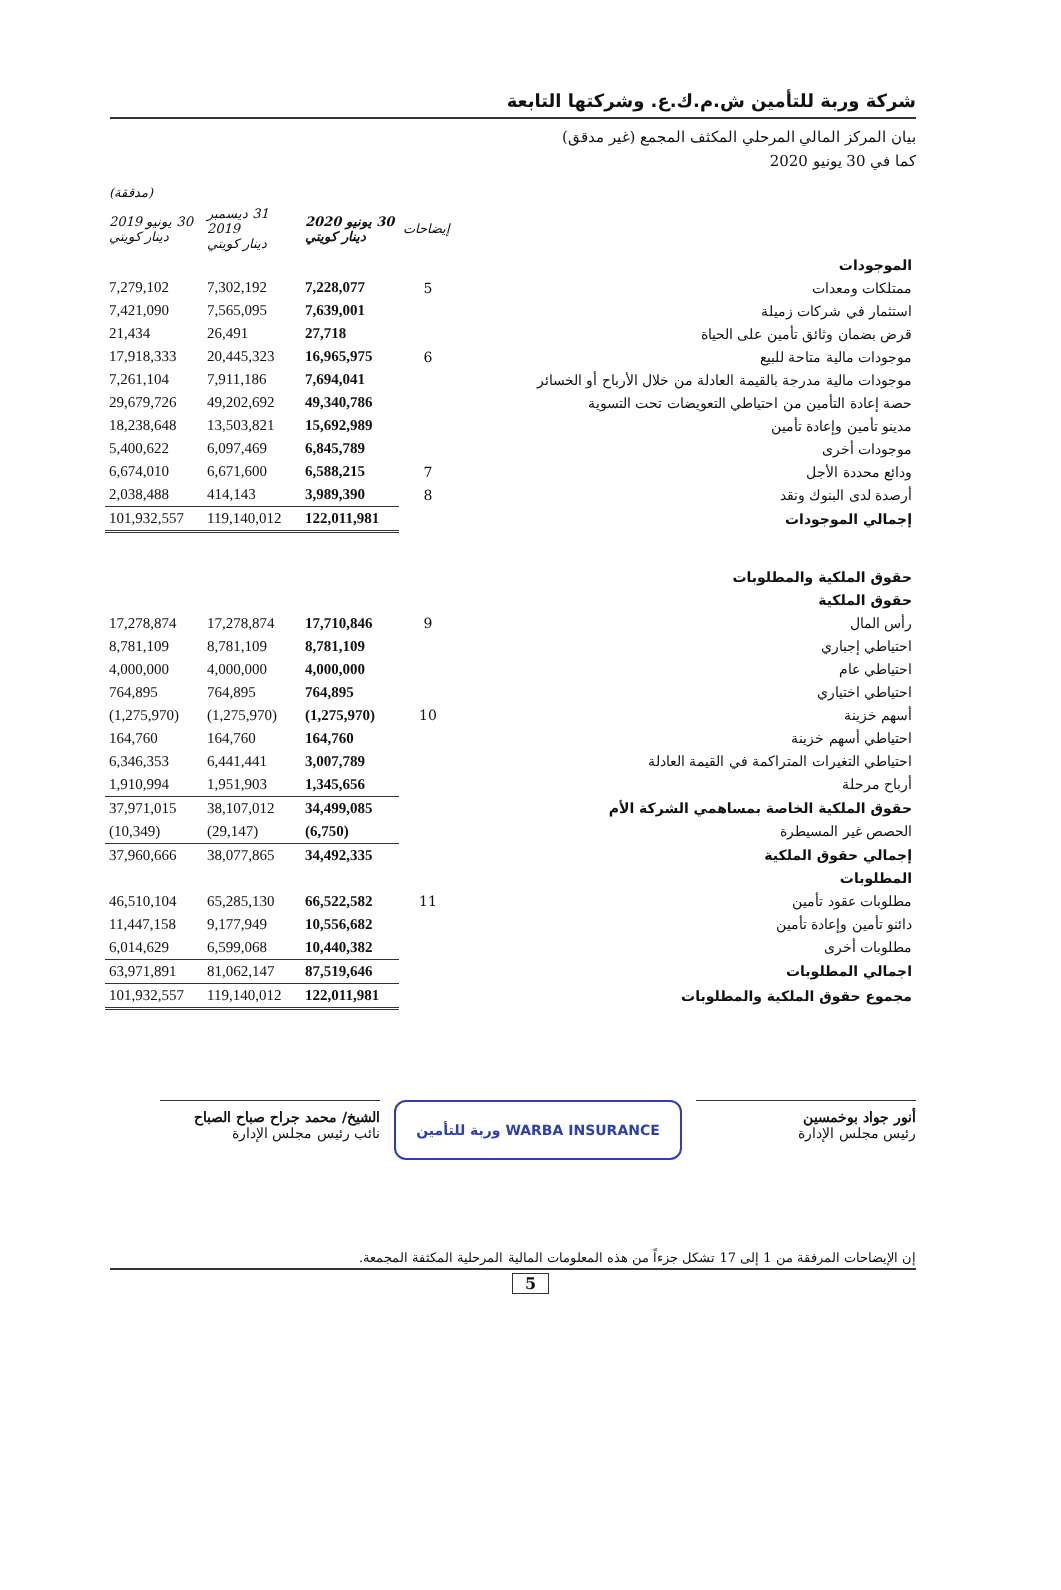شركة وربة للتأمين ش.م.ك.ع. وشركتها التابعة
بيان المركز المالي المرحلي المكثف المجمع (غير مدقق)
كما في 30 يونيو 2020
| | | | | (مدققة) |
| --- | --- | --- | --- | --- |
| | إيضاحات | 30 يونيو 2020 دينار كويتي | 31 ديسمبر 2019 دينار كويتي | 30 يونيو 2019 دينار كويتي |
| الموجودات | | | | |
| ممتلكات ومعدات | 5 | 7,228,077 | 7,302,192 | 7,279,102 |
| استثمار في شركات زميلة | | 7,639,001 | 7,565,095 | 7,421,090 |
| قرض بضمان وثائق تأمين على الحياة | | 27,718 | 26,491 | 21,434 |
| موجودات مالية متاحة للبيع | 6 | 16,965,975 | 20,445,323 | 17,918,333 |
| موجودات مالية مدرجة بالقيمة العادلة من خلال الأرباح أو الخسائر | | 7,694,041 | 7,911,186 | 7,261,104 |
| حصة إعادة التأمين من احتياطي التعويضات تحت التسوية | | 49,340,786 | 49,202,692 | 29,679,726 |
| مدينو تأمين وإعادة تأمين | | 15,692,989 | 13,503,821 | 18,238,648 |
| موجودات أخرى | | 6,845,789 | 6,097,469 | 5,400,622 |
| ودائع محددة الأجل | 7 | 6,588,215 | 6,671,600 | 6,674,010 |
| أرصدة لدى البنوك ونقد | 8 | 3,989,390 | 414,143 | 2,038,488 |
| إجمالي الموجودات | | 122,011,981 | 119,140,012 | 101,932,557 |
| حقوق الملكية والمطلوبات | | | | |
| حقوق الملكية | | | | |
| رأس المال | 9 | 17,710,846 | 17,278,874 | 17,278,874 |
| احتياطي إجباري | | 8,781,109 | 8,781,109 | 8,781,109 |
| احتياطي عام | | 4,000,000 | 4,000,000 | 4,000,000 |
| احتياطي اختياري | | 764,895 | 764,895 | 764,895 |
| أسهم خزينة | 10 | (1,275,970) | (1,275,970) | (1,275,970) |
| احتياطي أسهم خزينة | | 164,760 | 164,760 | 164,760 |
| احتياطي التغيرات المتراكمة في القيمة العادلة | | 3,007,789 | 6,441,441 | 6,346,353 |
| أرباح مرحلة | | 1,345,656 | 1,951,903 | 1,910,994 |
| حقوق الملكية الخاصة بمساهمي الشركة الأم | | 34,499,085 | 38,107,012 | 37,971,015 |
| الحصص غير المسيطرة | | (6,750) | (29,147) | (10,349) |
| إجمالي حقوق الملكية | | 34,492,335 | 38,077,865 | 37,960,666 |
| المطلوبات | | | | |
| مطلوبات عقود تأمين | 11 | 66,522,582 | 65,285,130 | 46,510,104 |
| دائنو تأمين وإعادة تأمين | | 10,556,682 | 9,177,949 | 11,447,158 |
| مطلوبات أخرى | | 10,440,382 | 6,599,068 | 6,014,629 |
| اجمالي المطلوبات | | 87,519,646 | 81,062,147 | 63,971,891 |
| مجموع حقوق الملكية والمطلوبات | | 122,011,981 | 119,140,012 | 101,932,557 |
أنور جواد بوخمسين
رئيس مجلس الإدارة
WARBA INSURANCE وربة للتأمين
الشيخ/ محمد جراح صباح الصباح
نائب رئيس مجلس الإدارة
إن الإيضاحات المرفقة من 1 إلى 17 تشكل جزءاً من هذه المعلومات المالية المرحلية المكثفة المجمعة.
5